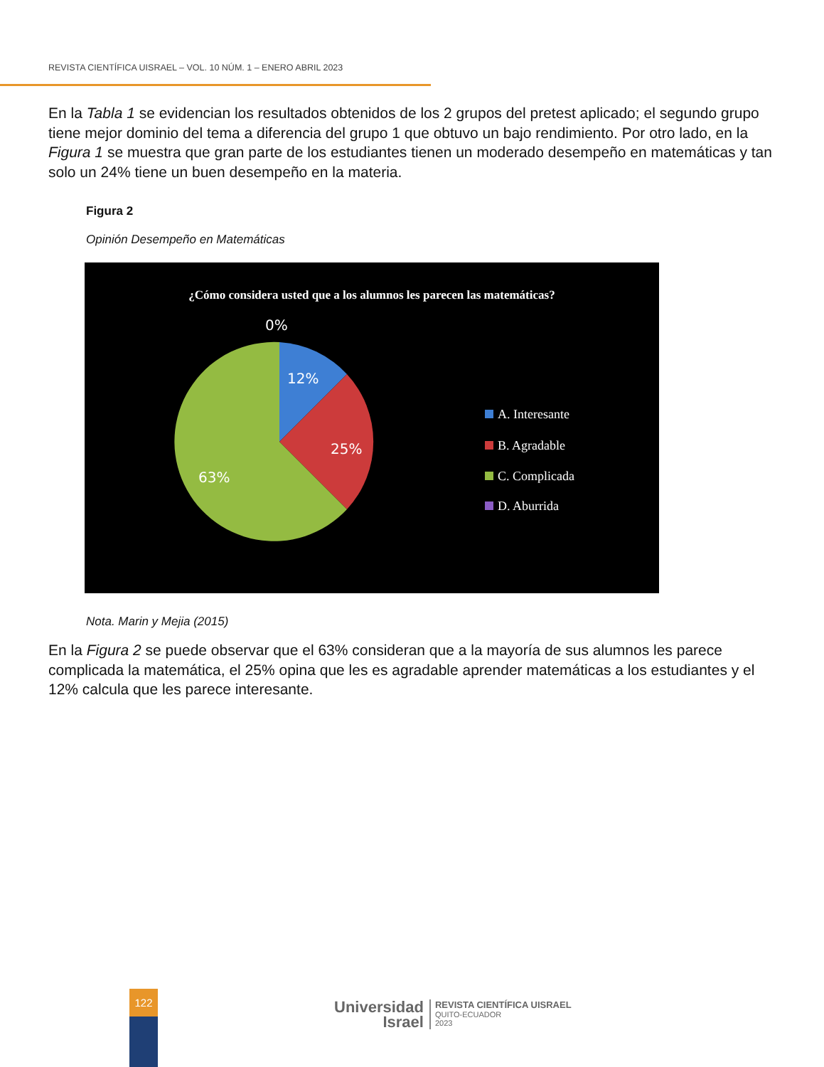REVISTA CIENTÍFICA UISRAEL – VOL. 10 NÚM. 1 – ENERO ABRIL 2023
En la Tabla 1 se evidencian los resultados obtenidos de los 2 grupos del pretest aplicado; el segundo grupo tiene mejor dominio del tema a diferencia del grupo 1 que obtuvo un bajo rendimiento. Por otro lado, en la Figura 1 se muestra que gran parte de los estudiantes tienen un moderado desempeño en matemáticas y tan solo un 24% tiene un buen desempeño en la materia.
Figura 2
Opinión Desempeño en Matemáticas
¿Cómo considera usted que a los alumnos les parecen las matemáticas?
0%
12%
25%
63%
A. Interesante
B. Agradable
C. Complicada
D. Aburrida
Nota. Marin y Mejia (2015)
En la Figura 2 se puede observar que el 63% consideran que a la mayoría de sus alumnos les parece complicada la matemática, el 25% opina que les es agradable aprender matemáticas a los estudiantes y el 12% calcula que les parece interesante.
122
Universidad
Israel
REVISTA CIENTÍFICA UISRAEL
QUITO-ECUADOR
2023